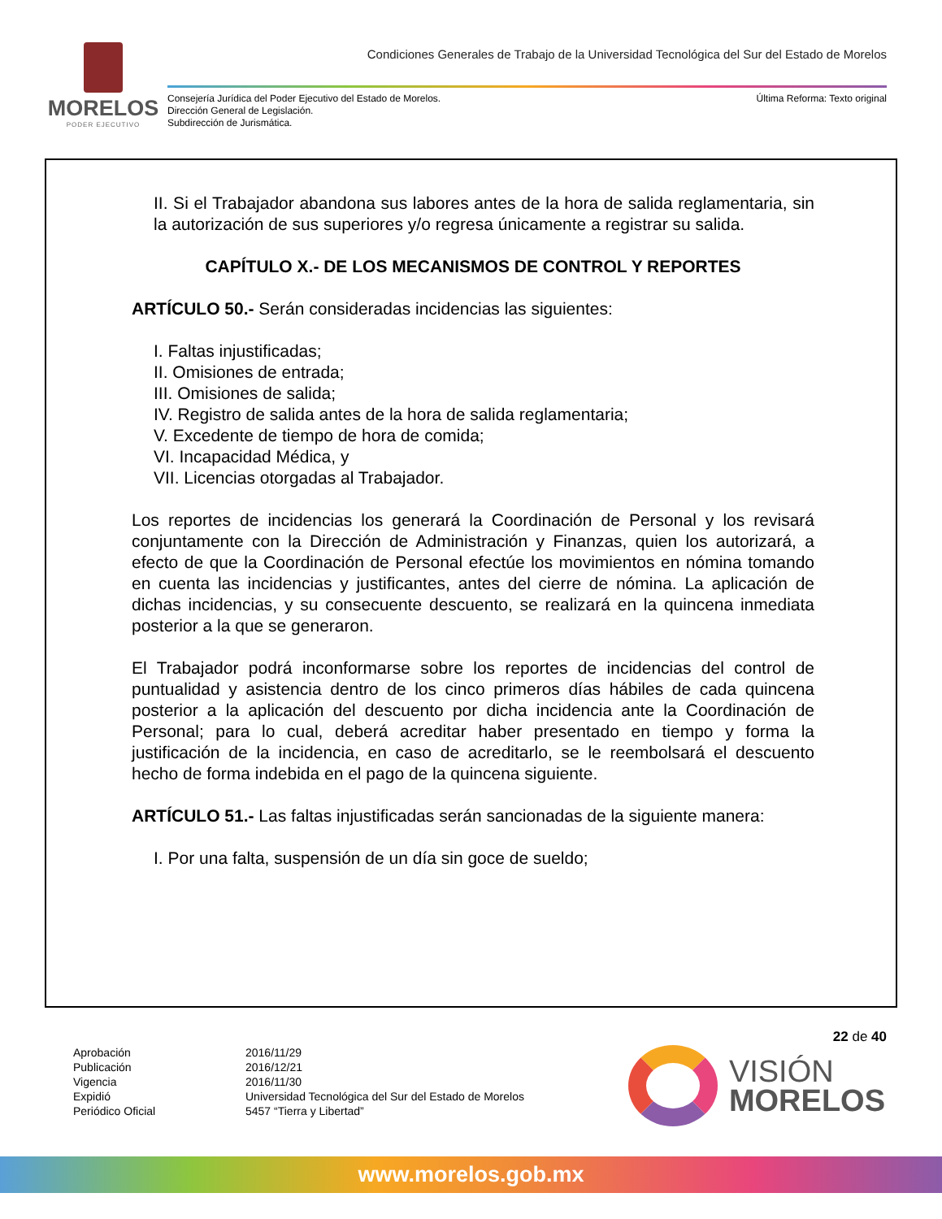MORELOS
PODER EJECUTIVO
Condiciones Generales de Trabajo de la Universidad Tecnológica del Sur del Estado de Morelos
Consejería Jurídica del Poder Ejecutivo del Estado de Morelos.
Dirección General de Legislación.
Subdirección de Jurismática.
Última Reforma: Texto original
II. Si el Trabajador abandona sus labores antes de la hora de salida reglamentaria, sin la autorización de sus superiores y/o regresa únicamente a registrar su salida.
CAPÍTULO X.- DE LOS MECANISMOS DE CONTROL Y REPORTES
ARTÍCULO 50.- Serán consideradas incidencias las siguientes:
I. Faltas injustificadas;
II. Omisiones de entrada;
III. Omisiones de salida;
IV. Registro de salida antes de la hora de salida reglamentaria;
V. Excedente de tiempo de hora de comida;
VI. Incapacidad Médica, y
VII. Licencias otorgadas al Trabajador.
Los reportes de incidencias los generará la Coordinación de Personal y los revisará conjuntamente con la Dirección de Administración y Finanzas, quien los autorizará, a efecto de que la Coordinación de Personal efectúe los movimientos en nómina tomando en cuenta las incidencias y justificantes, antes del cierre de nómina. La aplicación de dichas incidencias, y su consecuente descuento, se realizará en la quincena inmediata posterior a la que se generaron.
El Trabajador podrá inconformarse sobre los reportes de incidencias del control de puntualidad y asistencia dentro de los cinco primeros días hábiles de cada quincena posterior a la aplicación del descuento por dicha incidencia ante la Coordinación de Personal; para lo cual, deberá acreditar haber presentado en tiempo y forma la justificación de la incidencia, en caso de acreditarlo, se le reembolsará el descuento hecho de forma indebida en el pago de la quincena siguiente.
ARTÍCULO 51.- Las faltas injustificadas serán sancionadas de la siguiente manera:
I. Por una falta, suspensión de un día sin goce de sueldo;
22 de 40
Aprobación
Publicación
Vigencia
Expidió
Periódico Oficial
2016/11/29
2016/12/21
2016/11/30
Universidad Tecnológica del Sur del Estado de Morelos
5457 “Tierra y Libertad”
VISIÓN
MORELOS
www.morelos.gob.mx